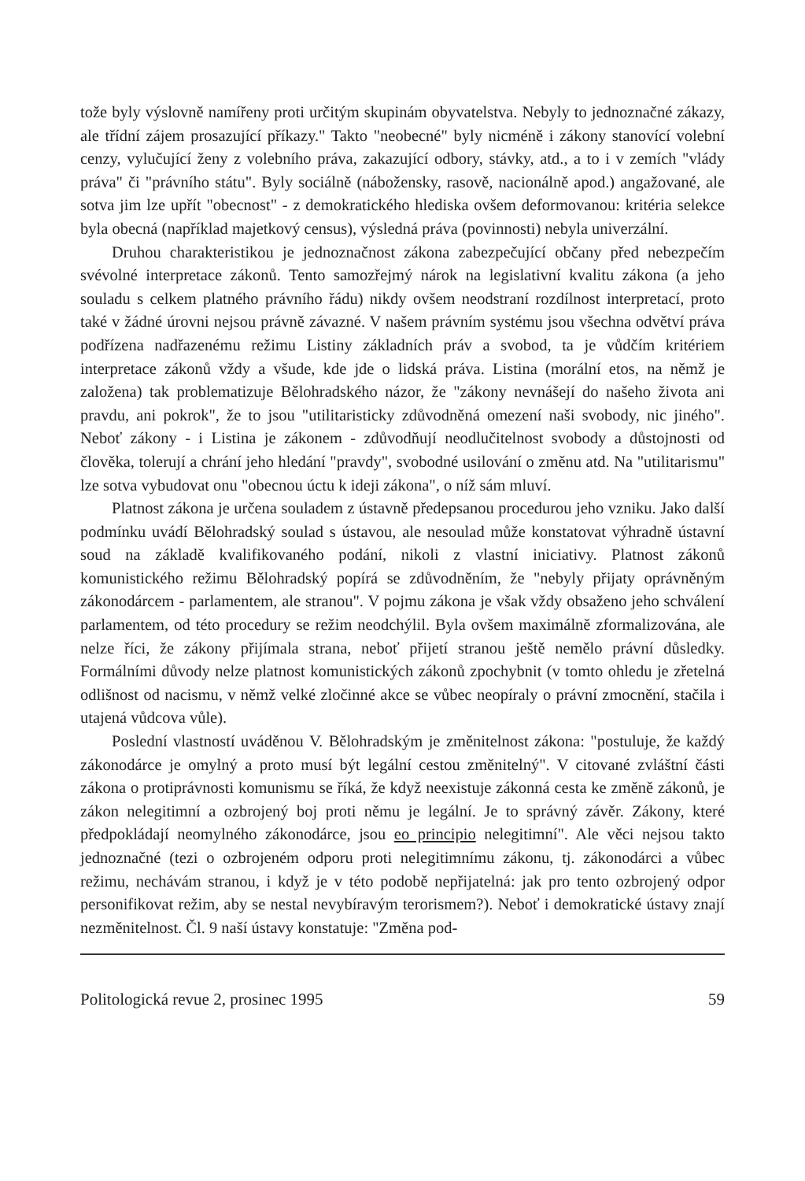tože byly výslovně namířeny proti určitým skupinám obyvatelstva. Nebyly to jednoznačné zákazy, ale třídní zájem prosazující příkazy." Takto "neobecné" byly nicméně i zákony stanovící volební cenzy, vylučující ženy z volebního práva, zakazující odbory, stávky, atd., a to i v zemích "vlády práva" či "právního státu". Byly sociálně (nábožensky, rasově, nacionálně apod.) angažované, ale sotva jim lze upřít "obecnost" - z demokratického hlediska ovšem deformovanou: kritéria selekce byla obecná (například majetkový census), výsledná práva (povinnosti) nebyla univerzální.
Druhou charakteristikou je jednoznačnost zákona zabezpečující občany před nebezpečím svévolné interpretace zákonů. Tento samozřejmý nárok na legislativní kvalitu zákona (a jeho souladu s celkem platného právního řádu) nikdy ovšem neodstraní rozdílnost interpretací, proto také v žádné úrovni nejsou právně závazné. V našem právním systému jsou všechna odvětví práva podřízena nadřazenému režimu Listiny základních práv a svobod, ta je vůdčím kritériem interpretace zákonů vždy a všude, kde jde o lidská práva. Listina (morální etos, na němž je založena) tak problematizuje Bělohradského názor, že "zákony nevnášejí do našeho života ani pravdu, ani pokrok", že to jsou "utilitaristicky zdůvodněná omezení naši svobody, nic jiného". Neboť zákony - i Listina je zákonem - zdůvodňují neodlučitelnost svobody a důstojnosti od člověka, tolerují a chrání jeho hledání "pravdy", svobodné usilování o změnu atd. Na "utilitarismu" lze sotva vybudovat onu "obecnou úctu k ideji zákona", o níž sám mluví.
Platnost zákona je určena souladem z ústavně předepsanou procedurou jeho vzniku. Jako další podmínku uvádí Bělohradský soulad s ústavou, ale nesoulad může konstatovat výhradně ústavní soud na základě kvalifikovaného podání, nikoli z vlastní iniciativy. Platnost zákonů komunistického režimu Bělohradský popírá se zdůvodněním, že "nebyly přijaty oprávněným zákonodárcem - parlamentem, ale stranou". V pojmu zákona je však vždy obsaženo jeho schválení parlamentem, od této procedury se režim neodchýlil. Byla ovšem maximálně zformalizována, ale nelze říci, že zákony přijímala strana, neboť přijetí stranou ještě nemělo právní důsledky. Formálními důvody nelze platnost komunistických zákonů zpochybnit (v tomto ohledu je zřetelná odlišnost od nacismu, v němž velké zločinné akce se vůbec neopíraly o právní zmocnění, stačila i utajená vůdcova vůle).
Poslední vlastností uváděnou V. Bělohradským je změnitelnost zákona: "postuluje, že každý zákonodárce je omylný a proto musí být legální cestou změnitelný". V citované zvláštní části zákona o protiprávnosti komunismu se říká, že když neexistuje zákonná cesta ke změně zákonů, je zákon nelegitimní a ozbrojený boj proti němu je legální. Je to správný závěr. Zákony, které předpokládají neomylného zákonodárce, jsou eo principio nelegitimní". Ale věci nejsou takto jednoznačné (tezi o ozbrojeném odporu proti nelegitimnímu zákonu, tj. zákonodárci a vůbec režimu, nechávám stranou, i když je v této podobě nepřijatelná: jak pro tento ozbrojený odpor personifikovat režim, aby se nestal nevybíravým terorismem?). Neboť i demokratické ústavy znají nezměnitelnost. Čl. 9 naší ústavy konstatuje: "Změna pod-
Politologická revue 2, prosinec 1995 59